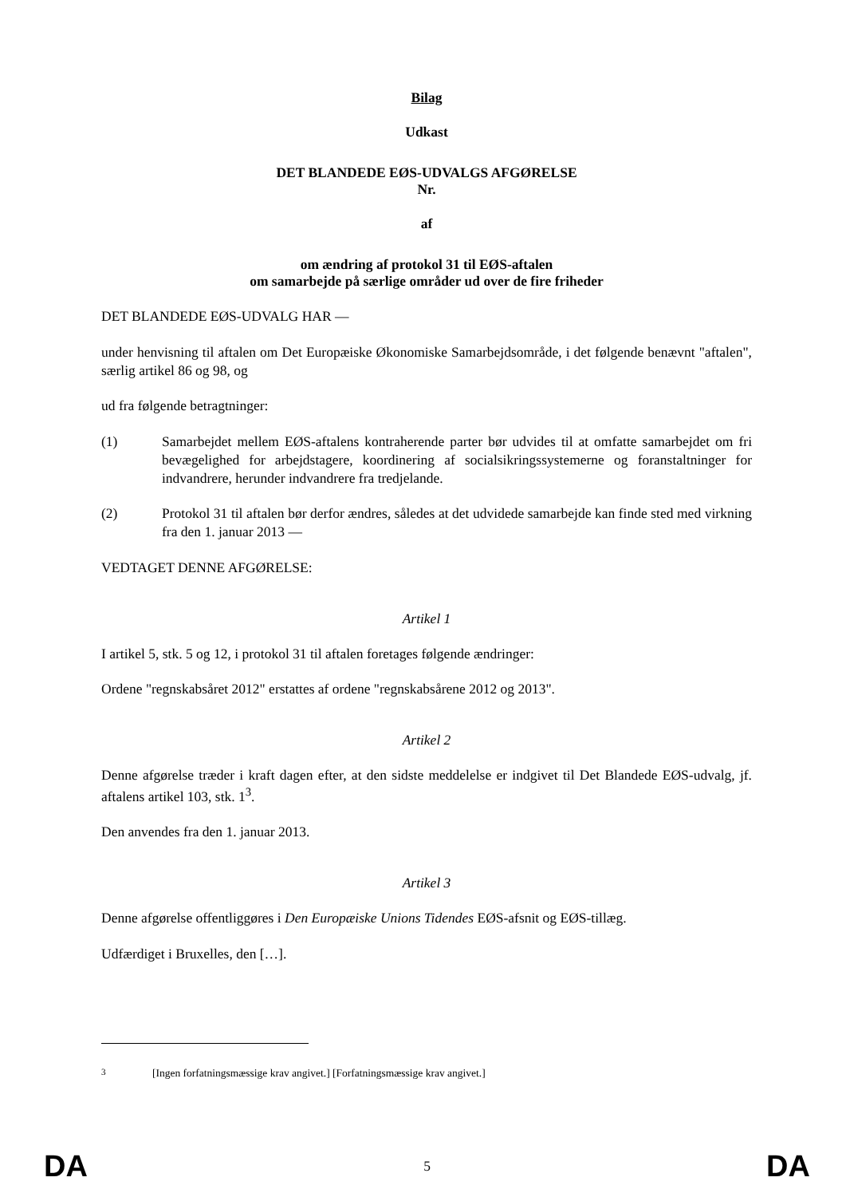Bilag
Udkast
DET BLANDEDE EØS-UDVALGS AFGØRELSE
Nr.
af
om ændring af protokol 31 til EØS-aftalen
om samarbejde på særlige områder ud over de fire friheder
DET BLANDEDE EØS-UDVALG HAR —
under henvisning til aftalen om Det Europæiske Økonomiske Samarbejdsområde, i det følgende benævnt "aftalen", særlig artikel 86 og 98, og
ud fra følgende betragtninger:
(1) Samarbejdet mellem EØS-aftalens kontraherende parter bør udvides til at omfatte samarbejdet om fri bevægelighed for arbejdstagere, koordinering af socialsikringssystemerne og foranstaltninger for indvandrere, herunder indvandrere fra tredjelande.
(2) Protokol 31 til aftalen bør derfor ændres, således at det udvidede samarbejde kan finde sted med virkning fra den 1. januar 2013 —
VEDTAGET DENNE AFGØRELSE:
Artikel 1
I artikel 5, stk. 5 og 12, i protokol 31 til aftalen foretages følgende ændringer:
Ordene "regnskabsåret 2012" erstattes af ordene "regnskabsårene 2012 og 2013".
Artikel 2
Denne afgørelse træder i kraft dagen efter, at den sidste meddelelse er indgivet til Det Blandede EØS-udvalg, jf. aftalens artikel 103, stk. 1<sup>3</sup>.
Den anvendes fra den 1. januar 2013.
Artikel 3
Denne afgørelse offentliggøres i Den Europæiske Unions Tidendes EØS-afsnit og EØS-tillæg.
Udfærdiget i Bruxelles, den […].
<sup>3</sup> [Ingen forfatningsmæssige krav angivet.] [Forfatningsmæssige krav angivet.]
DA 5 DA